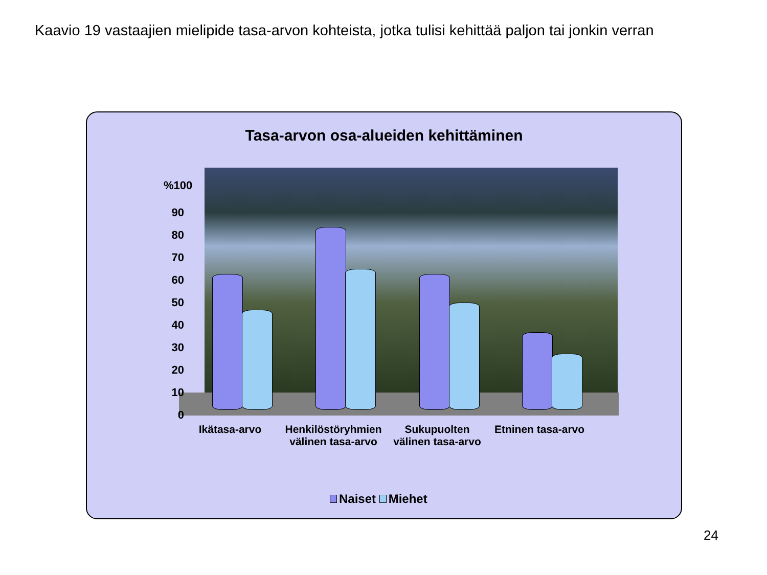Kaavio 19 vastaajien mielipide tasa-arvon kohteista, jotka tulisi kehittää paljon tai jonkin verran
Tasa-arvon osa-alueiden kehittäminen
%100
90
80
70
60
50
40
30
20
10
0
Ikätasa-arvo
Henkilöstöryhmien välinen tasa-arvo
Sukupuolten välinen tasa-arvo
Etninen tasa-arvo
Naiset Miehet
24